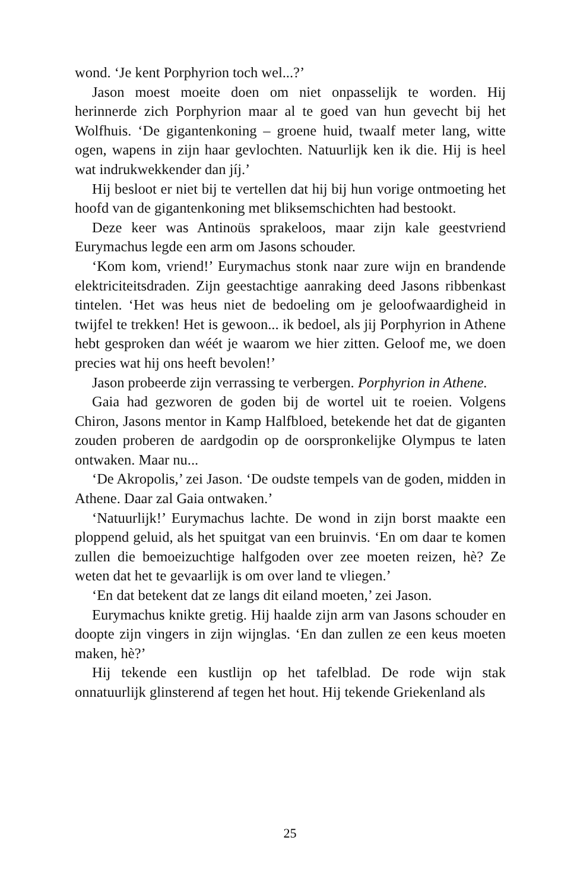wond. ‘Je kent Porphyrion toch wel...?’
Jason moest moeite doen om niet onpasselijk te worden. Hij herinnerde zich Porphyrion maar al te goed van hun gevecht bij het Wolfhuis. ‘De gigantenkoning – groene huid, twaalf meter lang, witte ogen, wapens in zijn haar gevlochten. Natuurlijk ken ik die. Hij is heel wat indrukwekkender dan jíj.’
Hij besloot er niet bij te vertellen dat hij bij hun vorige ontmoeting het hoofd van de gigantenkoning met bliksemschichten had bestookt.
Deze keer was Antinoüs sprakeloos, maar zijn kale geestvriend Eurymachus legde een arm om Jasons schouder.
‘Kom kom, vriend!’ Eurymachus stonk naar zure wijn en brandende elektriciteitsdraden. Zijn geestachtige aanraking deed Jasons ribbenkast tintelen. ‘Het was heus niet de bedoeling om je geloofwaardigheid in twijfel te trekken! Het is gewoon... ik bedoel, als jij Porphyrion in Athene hebt gesproken dan wéét je waarom we hier zitten. Geloof me, we doen precies wat hij ons heeft bevolen!’
Jason probeerde zijn verrassing te verbergen. Porphyrion in Athene.
Gaia had gezworen de goden bij de wortel uit te roeien. Volgens Chiron, Jasons mentor in Kamp Halfbloed, betekende het dat de giganten zouden proberen de aardgodin op de oorspronkelijke Olympus te laten ontwaken. Maar nu...
‘De Akropolis,’ zei Jason. ‘De oudste tempels van de goden, midden in Athene. Daar zal Gaia ontwaken.’
‘Natuurlijk!’ Eurymachus lachte. De wond in zijn borst maakte een ploppend geluid, als het spuitgat van een bruinvis. ‘En om daar te komen zullen die bemoeizuchtige halfgoden over zee moeten reizen, hè? Ze weten dat het te gevaarlijk is om over land te vliegen.’
‘En dat betekent dat ze langs dit eiland moeten,’ zei Jason.
Eurymachus knikte gretig. Hij haalde zijn arm van Jasons schouder en doopte zijn vingers in zijn wijnglas. ‘En dan zullen ze een keus moeten maken, hè?’
Hij tekende een kustlijn op het tafelblad. De rode wijn stak onnatuurlijk glinsterend af tegen het hout. Hij tekende Griekenland als
25